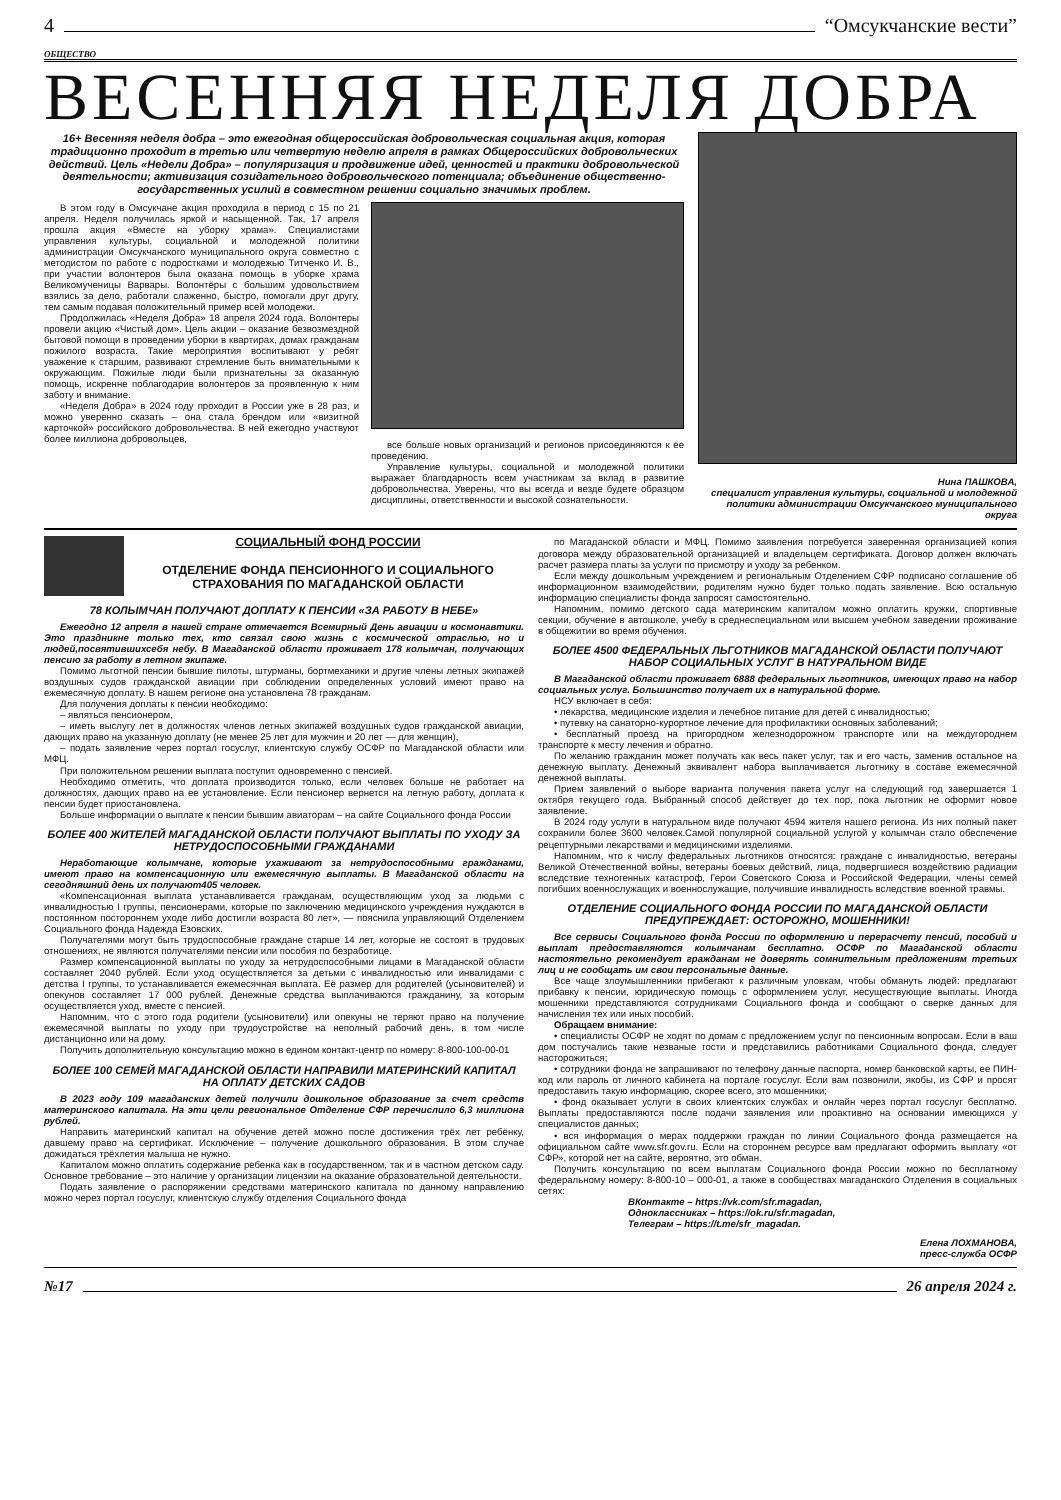4 “Омсукчанские вести”
ОБЩЕСТВО
ВЕСЕННЯЯ НЕДЕЛЯ ДОБРА
16+ Весенняя неделя добра – это ежегодная общероссийская добровольческая социальная акция, которая традиционно проходит в третью или четвертую неделю апреля в рамках Общероссийских добровольческих действий. Цель «Недели Добра» – популяризация и продвижение идей, ценностей и практики добровольческой деятельности; активизация созидательного добровольческого потенциала; объединение общественно-государственных усилий в совместном решении социально значимых проблем.
В этом году в Омсукчане акция проходила в период с 15 по 21 апреля. Неделя получилась яркой и насыщенной. Так, 17 апреля прошла акция «Вместе на уборку храма». Специалистами управления культуры, социальной и молодежной политики администрации Омсукчанского муниципального округа совместно с методистом по работе с подростками и молодежью Титченко И. В., при участии волонтеров была оказана помощь в уборке храма Великомученицы Варвары. Волонтёры с большим удовольствием взялись за дело, работали слаженно, быстро, помогали друг другу, тем самым подавая положительный пример всей молодежи.
Продолжилась «Неделя Добра» 18 апреля 2024 года. Волонтеры провели акцию «Чистый дом». Цель акции – оказание безвозмездной бытовой помощи в проведении уборки в квартирах, домах гражданам пожилого возраста. Такие мероприятия воспитывают у ребят уважение к старшим, развивают стремление быть внимательными к окружающим. Пожилые люди были признательны за оказанную помощь, искренне поблагодарив волонтеров за проявленную к ним заботу и внимание.
«Неделя Добра» в 2024 году проходит в России уже в 28 раз, и можно уверенно сказать – она стала брендом или «визитной карточкой» российского добровольчества. В ней ежегодно участвуют более миллиона добровольцев,
все больше новых организаций и регионов присоединяются к ее проведению.
Управление культуры, социальной и молодежной политики выражает благодарность всем участникам за вклад в развитие добровольчества. Уверены, что вы всегда и везде будете образцом дисциплины, ответственности и высокой сознательности.
Нина ПАШКОВА,
специалист управления культуры, социальной и молодежной политики администрации Омсукчанского муниципального округа
СОЦИАЛЬНЫЙ ФОНД РОССИИ
ОТДЕЛЕНИЕ ФОНДА ПЕНСИОННОГО И СОЦИАЛЬНОГО СТРАХОВАНИЯ ПО МАГАДАНСКОЙ ОБЛАСТИ
78 КОЛЫМЧАН ПОЛУЧАЮТ ДОПЛАТУ К ПЕНСИИ «ЗА РАБОТУ В НЕБЕ»
Ежегодно 12 апреля в нашей стране отмечается Всемирный День авиации и космонавтики. Это праздникне только тех, кто связал свою жизнь с космической отраслью, но и людей,посвятившихсебя небу. В Магаданской области проживает 178 колымчан, получающих пенсию за работу в летном экипаже.
Помимо льготной пенсии бывшие пилоты, штурманы, бортмеханики и другие члены летных экипажей воздушных судов гражданской авиации при соблюдении определенных условий имеют право на ежемесячную доплату. В нашем регионе она установлена 78 гражданам.
Для получения доплаты к пенсии необходимо:
– являться пенсионером,
– иметь выслугу лет в должностях членов летных экипажей воздушных судов гражданской авиации, дающих право на указанную доплату (не менее 25 лет для мужчин и 20 лет — для женщин),
– подать заявление через портал госуслуг, клиентскую службу ОСФР по Магаданской области или МФЦ.
При положительном решении выплата поступит одновременно с пенсией.
Необходимо отметить, что доплата производится только, если человек больше не работает на должностях, дающих право на ее установление. Если пенсионер вернется на летную работу, доплата к пенсии будет приостановлена.
Больше информации о выплате к пенсии бывшим авиаторам – на сайте Социального фонда России
БОЛЕЕ 400 ЖИТЕЛЕЙ МАГАДАНСКОЙ ОБЛАСТИ ПОЛУЧАЮТ ВЫПЛАТЫ ПО УХОДУ ЗА НЕТРУДОСПОСОБНЫМИ ГРАЖДАНАМИ
Неработающие колымчане, которые ухаживают за нетрудоспособными гражданами, имеют право на компенсационную или ежемесячную выплаты. В Магаданской области на сегодняшний день их получают405 человек.
«Компенсационная выплата устанавливается гражданам, осуществляющим уход за людьми с инвалидностью I группы, пенсионерами, которые по заключению медицинского учреждения нуждаются в постоянном постороннем уходе либо достигли возраста 80 лет», — пояснила управляющий Отделением Социального фонда Надежда Езовских.
Получателями могут быть трудоспособные граждане старше 14 лет, которые не состоят в трудовых отношениях, не являются получателями пенсии или пособия по безработице.
Размер компенсационной выплаты по уходу за нетрудоспособными лицами в Магаданской области составляет 2040 рублей. Если уход осуществляется за детьми с инвалидностью или инвалидами с детства I группы, то устанавливается ежемесячная выплата. Её размер для родителей (усыновителей) и опекунов составляет 17 000 рублей. Денежные средства выплачиваются гражданину, за которым осуществляется уход, вместе с пенсией.
Напомним, что с этого года родители (усыновители) или опекуны не теряют право на получение ежемесячной выплаты по уходу при трудоустройстве на неполный рабочий день, в том числе дистанционно или на дому.
Получить дополнительную консультацию можно в едином контакт-центр по номеру: 8-800-100-00-01
БОЛЕЕ 100 СЕМЕЙ МАГАДАНСКОЙ ОБЛАСТИ НАПРАВИЛИ МАТЕРИНСКИЙ КАПИТАЛ НА ОПЛАТУ ДЕТСКИХ САДОВ
В 2023 году 109 магаданских детей получили дошкольное образование за счет средств материнского капитала. На эти цели региональное Отделение СФР перечислило 6,3 миллиона рублей.
Направить материнский капитал на обучение детей можно после достижения трёх лет ребёнку, давшему право на сертификат. Исключение – получение дошкольного образования. В этом случае дожидаться трёхлетия малыша не нужно.
Капиталом можно оплатить содержание ребенка как в государственном, так и в частном детском саду. Основное требование – это наличие у организации лицензии на оказание образовательной деятельности.
Подать заявление о распоряжении средствами материнского капитала по данному направлению можно через портал госуслуг, клиентскую службу отделения Социального фонда
по Магаданской области и МФЦ. Помимо заявления потребуется заверенная организацией копия договора между образовательной организацией и владельцем сертификата. Договор должен включать расчет размера платы за услуги по присмотру и уходу за ребенком.
Если между дошкольным учреждением и региональным Отделением СФР подписано соглашение об информационном взаимодействии, родителям нужно будет только подать заявление. Всю остальную информацию специалисты фонда запросят самостоятельно.
Напомним, помимо детского сада материнским капиталом можно оплатить кружки, спортивные секции, обучение в автошколе, учебу в среднеспециальном или высшем учебном заведении проживание в общежитии во время обучения.
БОЛЕЕ 4500 ФЕДЕРАЛЬНЫХ ЛЬГОТНИКОВ МАГАДАНСКОЙ ОБЛАСТИ ПОЛУЧАЮТ НАБОР СОЦИАЛЬНЫХ УСЛУГ В НАТУРАЛЬНОМ ВИДЕ
В Магаданской области проживает 6888 федеральных льготников, имеющих право на набор социальных услуг. Большинство получает их в натуральной форме.
НСУ включает в себя:
• лекарства, медицинские изделия и лечебное питание для детей с инвалидностью;
• путевку на санаторно-курортное лечение для профилактики основных заболеваний;
• бесплатный проезд на пригородном железнодорожном транспорте или на междугороднем транспорте к месту лечения и обратно.
По желанию гражданин может получать как весь пакет услуг, так и его часть, заменив остальное на денежную выплату. Денежный эквивалент набора выплачивается льготнику в составе ежемесячной денежной выплаты.
Прием заявлений о выборе варианта получения пакета услуг на следующий год завершается 1 октября текущего года. Выбранный способ действует до тех пор, пока льготник не оформит новое заявление.
В 2024 году услуги в натуральном виде получают 4594 жителя нашего региона. Из них полный пакет сохранили более 3600 человек.Самой популярной социальной услугой у колымчан стало обеспечение рецептурными лекарствами и медицинскими изделиями.
Напомним, что к числу федеральных льготников относятся: граждане с инвалидностью, ветераны Великой Отечественной войны, ветераны боевых действий, лица, подвергшиеся воздействию радиации вследствие техногенных катастроф, Герои Советского Союза и Российской Федерации, члены семей погибших военнослужащих и военнослужащие, получившие инвалидность вследствие военной травмы.
ОТДЕЛЕНИЕ СОЦИАЛЬНОГО ФОНДА РОССИИ ПО МАГАДАНСКОЙ ОБЛАСТИ ПРЕДУПРЕЖДАЕТ: ОСТОРОЖНО, МОШЕННИКИ!
Все сервисы Социального фонда России по оформлению и перерасчету пенсий, пособий и выплат предоставляются колымчанам бесплатно. ОСФР по Магаданской области настоятельно рекомендует гражданам не доверять сомнительным предложениям третьих лиц и не сообщать им свои персональные данные.
Все чаще злоумышленники прибегают к различным уловкам, чтобы обмануть людей: предлагают прибавку к пенсии, юридическую помощь с оформлением услуг, несуществующие выплаты. Иногда мошенники представляются сотрудниками Социального фонда и сообщают о сверке данных для начисления тех или иных пособий.
Обращаем внимание:
• специалисты ОСФР не ходят по домам с предложением услуг по пенсионным вопросам. Если в ваш дом постучались такие незваные гости и представились работниками Социального фонда, следует насторожиться;
• сотрудники фонда не запрашивают по телефону данные паспорта, номер банковской карты, ее ПИН-код или пароль от личного кабинета на портале госуслуг. Если вам позвонили, якобы, из СФР и просят предоставить такую информацию, скорее всего, это мошенники;
• фонд оказывает услуги в своих клиентских службах и онлайн через портал госуслуг бесплатно. Выплаты предоставляются после подачи заявления или проактивно на основании имеющихся у специалистов данных;
• вся информация о мерах поддержки граждан по линии Социального фонда размещается на официальном сайте www.sfr.gov.ru. Если на стороннем ресурсе вам предлагают оформить выплату «от СФР», которой нет на сайте, вероятно, это обман.
Получить консультацию по всем выплатам Социального фонда России можно по бесплатному федеральному номеру: 8-800-10 – 000-01, а также в сообществах магаданского Отделения в социальных сетях:
ВКонтакте – https://vk.com/sfr.magadan,
Одноклассниках – https://ok.ru/sfr.magadan,
Телеграм – https://t.me/sfr_magadan.
Елена ЛОХМАНОВА,
пресс-служба ОСФР
№17 26 апреля 2024 г.